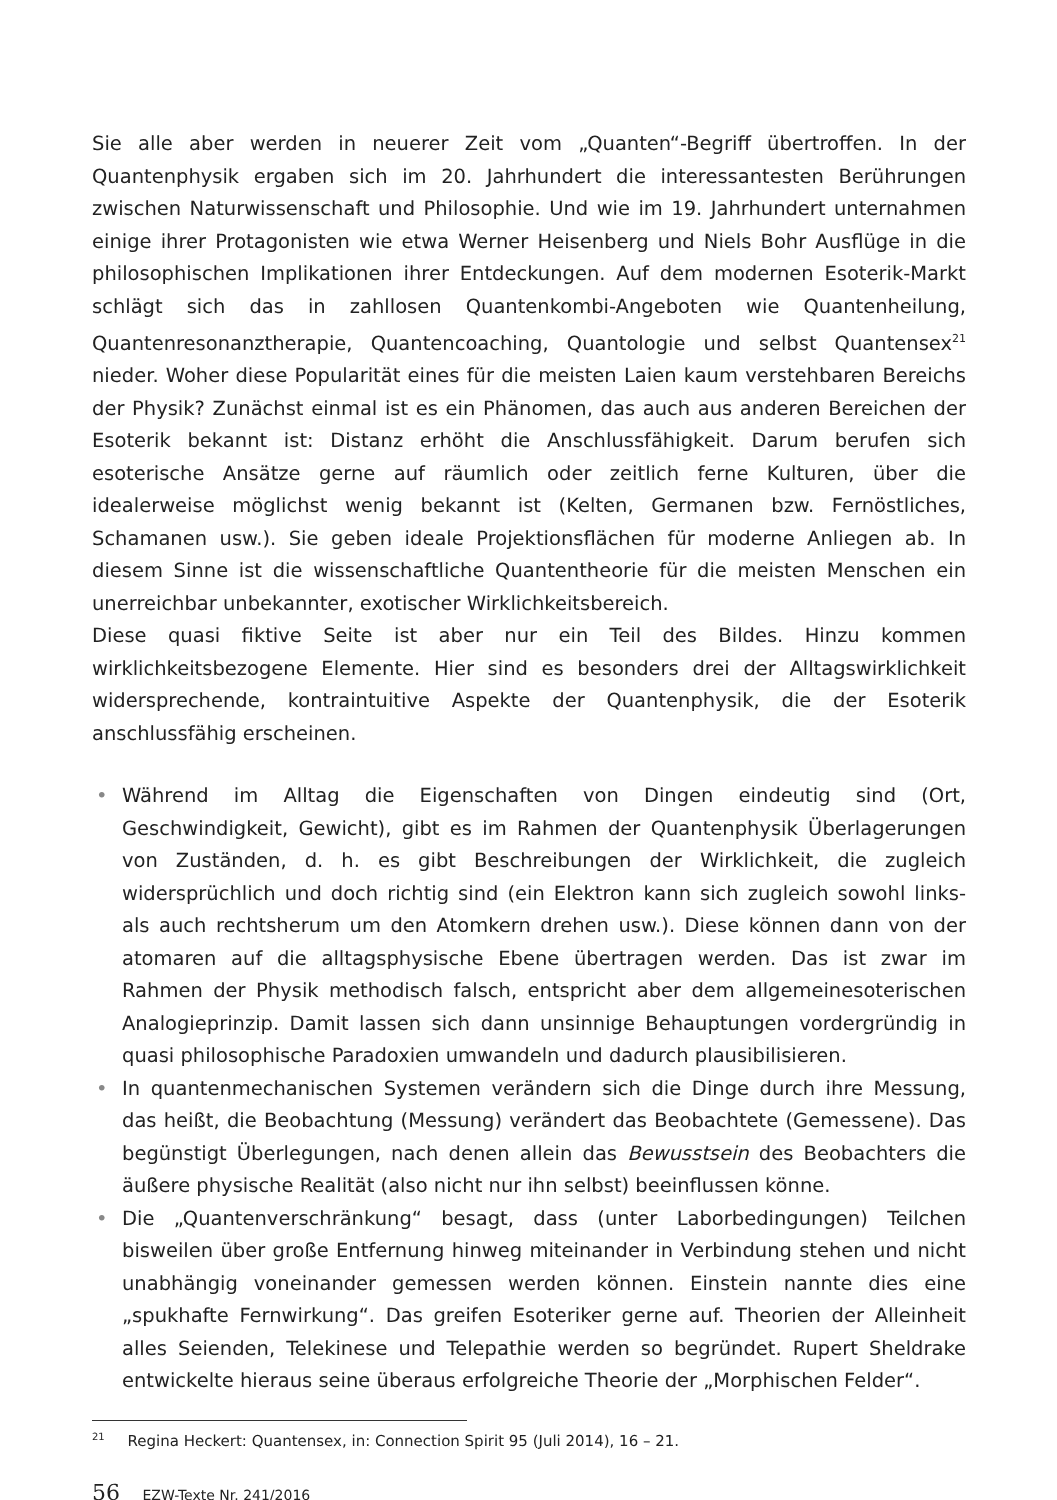Sie alle aber werden in neuerer Zeit vom „Quanten“-Begriff übertroffen. In der Quantenphysik ergaben sich im 20. Jahrhundert die interessantesten Berührungen zwischen Naturwissenschaft und Philosophie. Und wie im 19. Jahrhundert unternahmen einige ihrer Protagonisten wie etwa Werner Heisenberg und Niels Bohr Ausflüge in die philosophischen Implikationen ihrer Entdeckungen. Auf dem modernen Esoterik-Markt schlägt sich das in zahllosen Quantenkombi-Angeboten wie Quantenheilung, Quantenresonanztherapie, Quantencoaching, Quantologie und selbst Quantensex<sup>21</sup> nieder. Woher diese Popularität eines für die meisten Laien kaum verstehbaren Bereichs der Physik? Zunächst einmal ist es ein Phänomen, das auch aus anderen Bereichen der Esoterik bekannt ist: Distanz erhöht die Anschlussfähigkeit. Darum berufen sich esoterische Ansätze gerne auf räumlich oder zeitlich ferne Kulturen, über die idealerweise möglichst wenig bekannt ist (Kelten, Germanen bzw. Fernöstliches, Schamanen usw.). Sie geben ideale Projektionsflächen für moderne Anliegen ab. In diesem Sinne ist die wissenschaftliche Quantentheorie für die meisten Menschen ein unerreichbar unbekannter, exotischer Wirklichkeitsbereich.
Diese quasi fiktive Seite ist aber nur ein Teil des Bildes. Hinzu kommen wirklichkeitsbezogene Elemente. Hier sind es besonders drei der Alltagswirklichkeit widersprechende, kontraintuitive Aspekte der Quantenphysik, die der Esoterik anschlussfähig erscheinen.
• Während im Alltag die Eigenschaften von Dingen eindeutig sind (Ort, Geschwindigkeit, Gewicht), gibt es im Rahmen der Quantenphysik Überlagerungen von Zuständen, d. h. es gibt Beschreibungen der Wirklichkeit, die zugleich widersprüchlich und doch richtig sind (ein Elektron kann sich zugleich sowohl links- als auch rechtsherum um den Atomkern drehen usw.). Diese können dann von der atomaren auf die alltagsphysische Ebene übertragen werden. Das ist zwar im Rahmen der Physik methodisch falsch, entspricht aber dem allgemeinesoterischen Analogieprinzip. Damit lassen sich dann unsinnige Behauptungen vordergründig in quasi philosophische Paradoxien umwandeln und dadurch plausibilisieren.
• In quantenmechanischen Systemen verändern sich die Dinge durch ihre Messung, das heißt, die Beobachtung (Messung) verändert das Beobachtete (Gemessene). Das begünstigt Überlegungen, nach denen allein das Bewusstsein des Beobachters die äußere physische Realität (also nicht nur ihn selbst) beeinflussen könne.
• Die „Quantenverschränkung“ besagt, dass (unter Laborbedingungen) Teilchen bisweilen über große Entfernung hinweg miteinander in Verbindung stehen und nicht unabhängig voneinander gemessen werden können. Einstein nannte dies eine „spukhafte Fernwirkung“. Das greifen Esoteriker gerne auf. Theorien der Alleinheit alles Seienden, Telekinese und Telepathie werden so begründet. Rupert Sheldrake entwickelte hieraus seine überaus erfolgreiche Theorie der „Morphischen Felder“.
<sup>21</sup> Regina Heckert: Quantensex, in: Connection Spirit 95 (Juli 2014), 16 – 21.
56 EZW-Texte Nr. 241/2016